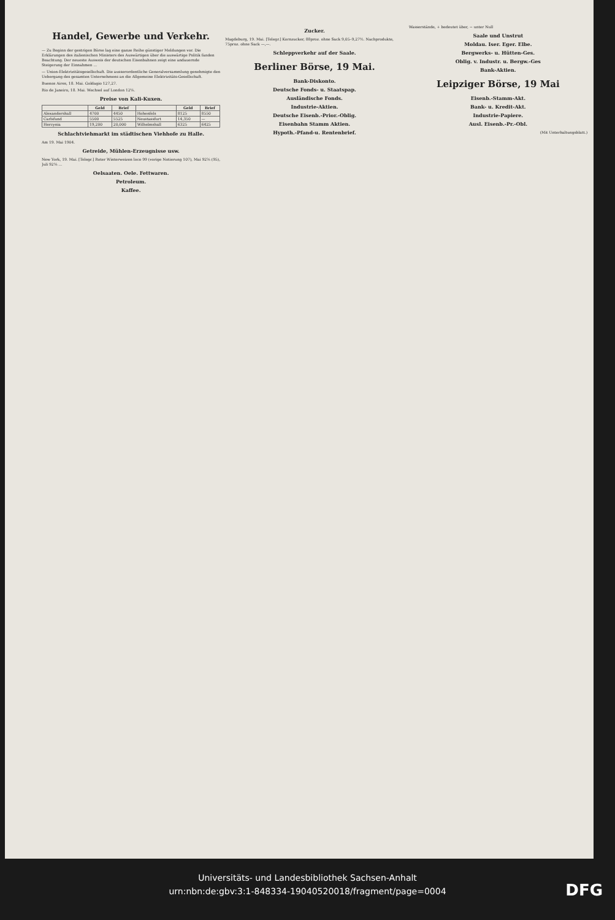Handel, Gewerbe und Verkehr.
— Zu Beginn der gestrigen Börse lag eine ganze Reihe günstiger Meldungen vor. Die Erklärungen des italienischen Ministers des Auswärtigen über die auswärtige Politik fanden Beachtung. Der neueste Ausweis der deutschen Eisenbahnen zeigt eine andauernde Steigerung der Einnahmen ...
— Union-Elektrizitätsgesellschaft. Die ausserordentliche Generalversammlung genehmigte den Uebergang des gesamten Unternehmens an die Allgemeine Elektrizitäts-Gesellschaft.
Buenos Aires, 18. Mai. Goldagio 127,27.
Rio de Janeiro, 18. Mai. Wechsel auf London 12⅛.
Preise von Kali-Kuxen.
| | Geld | Brief | | Geld | Brief |
| --- | --- | --- | --- | --- | --- |
| Alexandershall | 4700 | 4450 | Hohenfels | 8125 | 8550 |
| Carlsfund | 5500 | 5525 | Neustassfurt | 14,350 | — |
| Hercynia | 19,200 | 20,000 | Wilhelmshall | 6325 | 6425 |
Schlachtviehmarkt im städtischen Viehhofe zu Halle.
Am 19. Mai 1904.
Getreide, Mühlen-Erzeugnisse usw.
New York, 19. Mai. [Telegr.] Roter Winterweizen loco 99 (vorige Notierung 107), Mai 92⅝ (95), Juli 92⅛ ...
Oelsaaten. Oele. Fettwaren.
Petroleum.
Kaffee.
Zucker.
Magdeburg, 19. Mai. [Telegr.] Kornzucker, 88proz. ohne Sack 9,05–9,27½. Nachprodukte, 75proz. ohne Sack —,—.
Schleppverkehr auf der Saale.
Berliner Börse, 19 Mai.
Bank-Diskonto.
Deutsche Fonds- u. Staatspap.
Ausländische Fonds.
Industrie-Aktien.
Deutsche Eisenb.-Prior.-Oblig.
Eisenbahn Stamm Aktien.
Hypoth.-Pfand-u. Rentenbrief.
Wasserstände, + bedeutet über, − unter Null
Saale und Unstrut
Moldau. Iser. Eger. Elbe.
Bergwerks- u. Hütten-Ges.
Oblig. v. Industr. u. Bergw.-Ges
Bank-Aktien.
Leipziger Börse, 19 Mai
Eisenb.-Stamm-Akt.
Bank- u. Kredit-Akt.
Industrie-Papiere.
Ausl. Eisenb.-Pr.-Obl.
(Mit Unterhaltungsblatt.)
Universitäts- und Landesbibliothek Sachsen-Anhalt
urn:nbn:de:gbv:3:1-848334-19040520018/fragment/page=0004
DFG